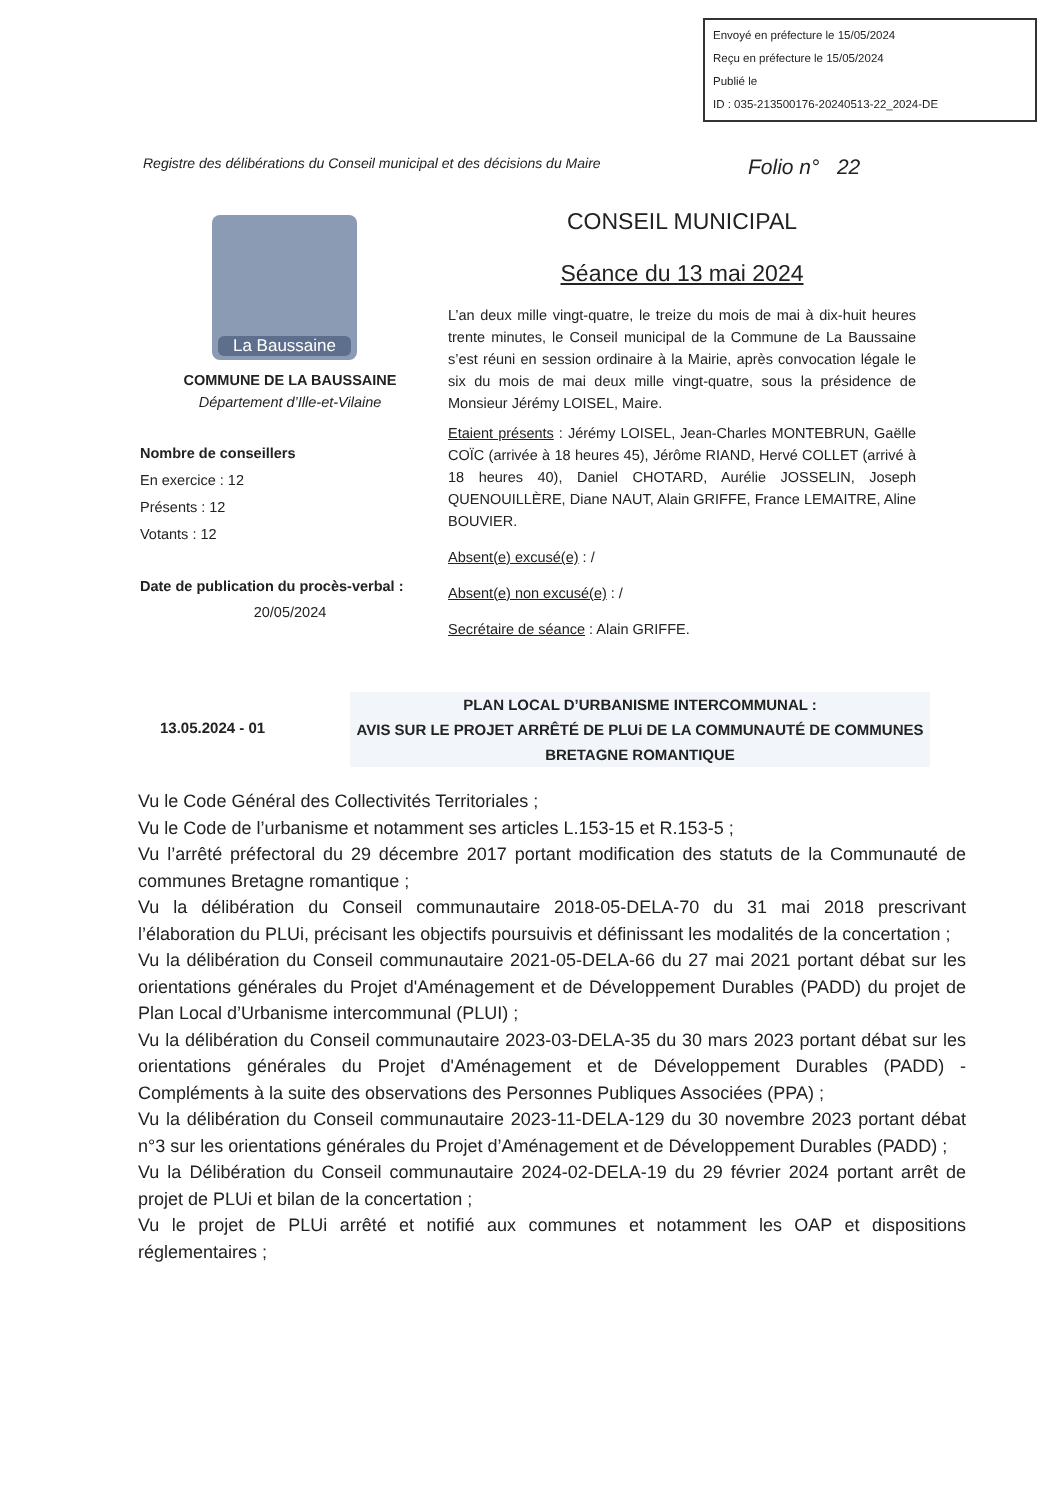Envoyé en préfecture le 15/05/2024
Reçu en préfecture le 15/05/2024
Publié le
ID : 035-213500176-20240513-22_2024-DE
Registre des délibérations du Conseil municipal et des décisions du Maire
Folio n° 22
La Baussaine
COMMUNE DE LA BAUSSAINE
Département d’Ille-et-Vilaine
Nombre de conseillers
En exercice : 12
Présents : 12
Votants : 12
Date de publication du procès-verbal :
20/05/2024
CONSEIL MUNICIPAL
Séance du 13 mai 2024
L’an deux mille vingt-quatre, le treize du mois de mai à dix-huit heures trente minutes, le Conseil municipal de la Commune de La Baussaine s’est réuni en session ordinaire à la Mairie, après convocation légale le six du mois de mai deux mille vingt-quatre, sous la présidence de Monsieur Jérémy LOISEL, Maire.
Etaient présents : Jérémy LOISEL, Jean-Charles MONTEBRUN, Gaëlle COÏC (arrivée à 18 heures 45), Jérôme RIAND, Hervé COLLET (arrivé à 18 heures 40), Daniel CHOTARD, Aurélie JOSSELIN, Joseph QUENOUILLÈRE, Diane NAUT, Alain GRIFFE, France LEMAITRE, Aline BOUVIER.
Absent(e) excusé(e) : /
Absent(e) non excusé(e) : /
Secrétaire de séance : Alain GRIFFE.
13.05.2024 - 01
PLAN LOCAL D’URBANISME INTERCOMMUNAL :
AVIS SUR LE PROJET ARRÊTÉ DE PLUi DE LA COMMUNAUTÉ DE COMMUNES BRETAGNE ROMANTIQUE
Vu le Code Général des Collectivités Territoriales ;
Vu le Code de l’urbanisme et notamment ses articles L.153-15 et R.153-5 ;
Vu l’arrêté préfectoral du 29 décembre 2017 portant modification des statuts de la Communauté de communes Bretagne romantique ;
Vu la délibération du Conseil communautaire 2018-05-DELA-70 du 31 mai 2018 prescrivant l’élaboration du PLUi, précisant les objectifs poursuivis et définissant les modalités de la concertation ;
Vu la délibération du Conseil communautaire 2021-05-DELA-66 du 27 mai 2021 portant débat sur les orientations générales du Projet d'Aménagement et de Développement Durables (PADD) du projet de Plan Local d’Urbanisme intercommunal (PLUI) ;
Vu la délibération du Conseil communautaire 2023-03-DELA-35 du 30 mars 2023 portant débat sur les orientations générales du Projet d'Aménagement et de Développement Durables (PADD) - Compléments à la suite des observations des Personnes Publiques Associées (PPA) ;
Vu la délibération du Conseil communautaire 2023-11-DELA-129 du 30 novembre 2023 portant débat n°3 sur les orientations générales du Projet d’Aménagement et de Développement Durables (PADD) ;
Vu la Délibération du Conseil communautaire 2024-02-DELA-19 du 29 février 2024 portant arrêt de projet de PLUi et bilan de la concertation ;
Vu le projet de PLUi arrêté et notifié aux communes et notamment les OAP et dispositions réglementaires ;